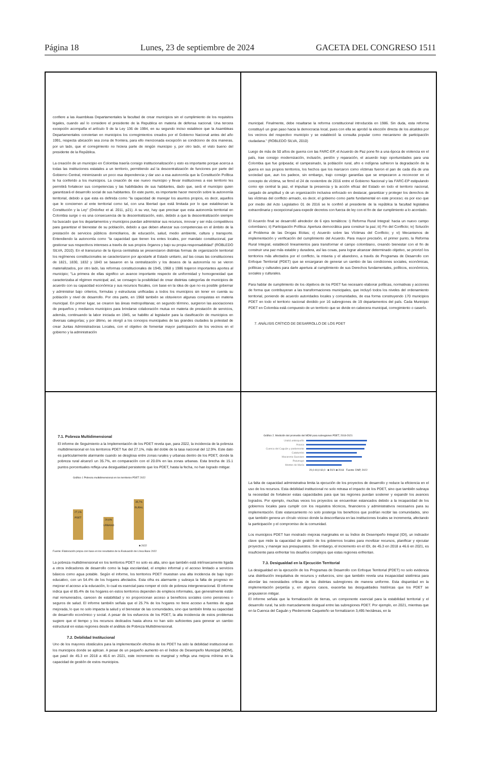Página 18 Lunes, 23 de septiembre de 2024 GACETA DEL CONGRESO 1511
confiere a las Asambleas Departamentales la facultad de crear municipios sin el cumplimiento de los requisitos legales, cuando así lo considere el presidente de la Republica en materia de defensa nacional. Una tercera excepción acompaña el artículo 9 de la Ley 136 de 1994, en su segundo inciso establece que la Asambleas Departamentales conviertan en municipios los corregimientos creados por el Gobierno Nacional antes del año 1991, respecta ubicación sea zona de frontera, para ello mencionada excepción se condiciono de dos maneras, por un lado, que el corregimiento no hiciera parte de ningún municipio y, por otro lado, el visto bueno del presidente de la República.
La creación de un municipio en Colombia traería consigo institucionalización y esto es importante porque acerca a todas las instituciones estatales a un territorio, permitiendo así la descentralización de funciones por parte del Gobierno Central, minimizando un poco esa dependencia y dar uso a esa autonomía que la Constitución Política le ha conferido a los municipios. La creación de ese nuevo municipio y llevar instituciones a ese territorio les permitirá fortalecer sus competencias y las habilidades de sus habitantes, dado que, será el municipio quien garantizará el desarrollo social de sus habitantes. En este punto, es importante hacer mención sobre la autonomía territorial, debido a que esta es definida como "la capacidad de manejar los asuntos propios, es decir, aquellos que le conciernen al ente territorial como tal, con una libertad que está limitada por lo que establezcan la Constitución y la Ley" (Ordoñez et al. 2011, p21). A su vez, hay que precisar que esta autonomía territorial en Colombia surge o es una consecuencia de la descentralización, esto, debido a que la descentralización siempre ha buscado que los departamentos y municipios puedan administrar sus recursos, innovar y ser más competitivos para garantizar el bienestar de su población, debido a que deben afianzar sus competencias en el ámbito de la prestación de servicios públicos domiciliarios, de educación, salud, medio ambiente, cultura y transporte. Entendiendo la autonomía como "la capacidad que tienen los entes locales, por mandato constitucional, par gestionar sus respectivos intereses a través de sus propios órganos y bajo su propia responsabilidad" (ROBLEDO SILVA, 2010). En el transcurso de la época centralista se presenciaron distintas formas de organización territorial los regímenes constitucionales se caracterizaron por apostarle al Estado unitario, así las cosas las constituciones de 1821, 1830, 1832 y 1843 se basaron en la centralización y los deseos de la autonomía no se vieron materializados, por otro lado, las reformas constitucionales de 1945, 1968 y 1986 trajeron importantes aportes al municipio; "La primera de ellas significo un avance importante respecto de uniformidad y homogeneidad que caracterizaba al régimen municipal; así, se consagro la posibilidad de crear distintas categorías de municipios de acuerdo con su capacidad económica y sus recursos fiscales, con base en la idea de que no es posible gobernar y administrar bajo criterios, formulas y estructuras unificadas a todos los municipios sin tener en cuenta su población y nivel de desarrollo. Por otra parte, en 1968 también se obtuvieron algunas conquistas en materia municipal. En primer lugar, se crearon las áreas metropolitanas; en segundo término, surgieron las asociaciones de pequeños y medianos municipios para brindarse colaboración mutua en materia de prestación de servicios, además, continuando la labor iniciada en 1945, se habilito al legislador para la clasificación de municipios en diversas categorías; y por último, se otorgó a los concejos municipales de las grandes ciudades la potestad de crear Juntas Administradoras Locales, con el objetivo de fomentar mayor participación de los vecinos en el gobierno y la administración
municipal. Finalmente, debe resaltarse la reforma constitucional introducida en 1986. Sin duda, esta reforma constituyó un gran paso hacia la democracia local, pues con ella se aprobó la elección directa de los alcaldes por los vecinos del respectivo municipio y se estableció la consulta popular como mecanismo de participación ciudadana." (ROBLEDO SILVA, 2010)
Luego de más de 50 años de guerra con las FARC-EP, el Acuerdo de Paz pone fin a una época de violencia en el país, trae consigo modernización, inclusión, perdón y reparación, el acuerdo trajo oportunidades para una Colombia que fue golpeada; el campesinado, la población rural, afro e indígena sufrieron la degradación de la guerra en sus propios territorios, los hechos que los marcaron como víctimas fueron el pan de cada día de una sociedad que, aun los padece, sin embargo, trajo consigo garantías que se empezaron a reconocer en el concepto de víctima, se firmó el 24 de noviembre de 2016 entre el Gobierno Nacional y las FARC-EP estipulando como eje central la paz, el impulsar la presencia y la acción eficaz del Estado en todo el territorio nacional, cargado de amplitud y de un organización inclusiva enfocado en destacar, garantizar y proteger los derechos de las víctimas del conflicto armado, es decir, el gobierno como parte fundamental en este proceso; es por eso que por medio del Acto Legislativo 01 de 2016 se le confirió al presidente de la república la facultad legislativa extraordinaria y excepcional para expedir decretos con fuerza de ley con el fin de dar cumplimiento a lo acordado.
El Acuerdo final se desarrolló alrededor de 6 ejes temáticos: i) Reforma Rural Integral: hacia un nuevo campo colombiano; ii) Participación Política: Apertura democrática para construir la paz; iii) Fin del Conflicto; iv) Solución al Problema de las Drogas Ilícitas; v) Acuerdo sobre las Víctimas del Conflicto; y vi) Mecanismos de implementación y verificación del cumplimiento del Acuerdo. Para mayor precisión, el primer punto, la Reforma Rural Integral, estableció lineamientos para transformar el campo colombiano, creando bienestar con el fin de construir una paz más estable y duradera, así las cosas, para lograr alcanzar determinado objetivo, se priorizó los territorios más afectados por el conflicto, la miseria y el abandono, a través de Programas de Desarrollo con Enfoque Territorial (PDET) que se encargaran de generar un cambio de las condiciones sociales, económicas, políticas y culturales para darle apertura al cumplimiento de sus Derechos fundamentales, políticos, económicos, sociales y culturales.
Para hablar de cumplimiento de los objetivos de los PDET fue necesario elaborar políticas, normativas y acciones de forma que contribuyeran a las transformaciones municipales, que incluyó todos los niveles del ordenamiento territorial, poniendo de acuerdo autoridades locales y comunidades, de esa forma construyendo 170 municipios PDET en todo el territorio nacional dividido por 16 subregiones de 19 departamentos del país. Cada Municipio PDET en Colombia está compuesto de un territorio que se divide en cabecera municipal, corregimiento o caserío.
7. ANÁLISIS CRÍTICO DE DESARROLLO DE LOS PDET
7.1. Pobreza Multidimensional
El informe de Seguimiento a la Implementación de los PDET revela que, para 2022, la incidencia de la pobreza multidimensional en los territorios PDET fue del 27.1%, más del doble de la tasa nacional del 12.9%. Este dato es particularmente alarmante cuando se desglosa entre zonas rurales y urbanas dentro de los PDET, donde la pobreza rural alcanzó un 35.7%, en comparación con el 20.6% en las zonas urbanas. Esta brecha de 15.1 puntos porcentuales refleja una desigualdad persistente que los PDET, hasta la fecha, no han logrado mitigar.
Gráfico 1 Pobreza multidimensional en los territorios PDET 2022
27,1%
PDET
20,6%
URBANO
35,7%
RURAL
■ 2022
Fuente: Elaboración propia con base en los resultados de la Evaluación de Línea Base 2022
La pobreza multidimensional en los territorios PDET no solo es alta, sino que también está intrínsecamente ligada a otros indicadores de desarrollo como la baja escolaridad, el empleo informal y el acceso limitado a servicios básicos como agua potable. Según el informe, los territorios PDET muestran una alta incidencia de bajo logro educativo, con un 54.4% de los hogares afectados. Esta cifra es alarmante y subraya la falta de progreso en mejorar el acceso a la educación, lo cual es esencial para romper el ciclo de pobreza intergeneracional. El informe indica que el 85.4% de los hogares en estos territorios dependen de empleos informales, que generalmente están mal remunerados, carecen de estabilidad y no proporcionan acceso a beneficios sociales como pensiones o seguros de salud. El informe también señala que el 25.7% de los hogares no tiene acceso a fuentes de agua mejorada, lo que no solo impacta la salud y el bienestar de las comunidades, sino que también limita su capacidad de desarrollo económico y social. A pesar de los esfuerzos de los PDET, la alta incidencia de estos problemas sugiere que el tiempo y los recursos dedicados hasta ahora no han sido suficientes para generar un cambio estructural en estas regiones desde el análisis de Pobreza Multidimensional.
7.2. Debilidad Institucional
Uno de los mayores obstáculos para la implementación efectiva de los PDET ha sido la debilidad institucional en los municipios donde se aplican. A pesar de un pequeño aumento en el Índice de Desempeño Municipal (MDM), que pasó de 45.3 en 2018 a 46.6 en 2021, este incremento es marginal y refleja una mejora mínima en la capacidad de gestión de estos municipios.
Gráfico 2. Medición del promedio del MDM para subregiones PDET, 2018-2021
Urabá antioqueño
Arauca
Cuenca del Caguán y piedemonte
Catatumbo
Macarena Guaviare
Putumayo
Montes de María
20,0 40,0 60,0 ■ 2021 ■ 2018 Fuente: DNP, 2022
La falta de capacidad administrativa limita la ejecución de los proyectos de desarrollo y reduce la eficiencia en el uso de los recursos. Esta debilidad institucional no solo retrasa el impacto de los PDET, sino que también subraya la necesidad de fortalecer estas capacidades para que las regiones puedan sostener y expandir los avances logrados. Por ejemplo, muchas veces los proyectos se encuentran estancados debido a la incapacidad de los gobiernos locales para cumplir con los requisitos técnicos, financieros y administrativos necesarios para su implementación. Este estancamiento no solo posterga los beneficios que podrían recibir las comunidades, sino que también genera un círculo vicioso donde la desconfianza en las instituciones locales se incrementa, afectando la participación y el compromiso de la comunidad.
Los municipios PDET han mostrado mejoras marginales en su Índice de Desempeño Integral (IDI), un indicador clave que mide la capacidad de gestión de los gobiernos locales para movilizar recursos, planificar y ejecutar proyectos, y manejar sus presupuestos. Sin embargo, el incremento en el IDI, de 45.3 en 2018 a 46.6 en 2021, es insuficiente para enfrentar los desafíos complejos que estas regiones enfrentan.
7.3. Desigualdad en la Ejecución Territorial
La desigualdad en la ejecución de los Programas de Desarrollo con Enfoque Territorial (PDET) no solo evidencia una distribución inequitativa de recursos y esfuerzos, sino que también revela una incapacidad sistémica para abordar las necesidades críticas de las distintas subregiones de manera uniforme. Esta disparidad en la implementación perpetúa y, en algunos casos, exacerba las desigualdades históricas que los PDET se propusieron mitigar.
El informe señala que la formalización de tierras, un componente esencial para la estabilidad territorial y el desarrollo rural, ha sido marcadamente desigual entre las subregiones PDET. Por ejemplo, en 2021, mientras que en la Cuenca del Caguán y Piedemonte Caqueteño se formalizaron 3,495 hectáreas, en la